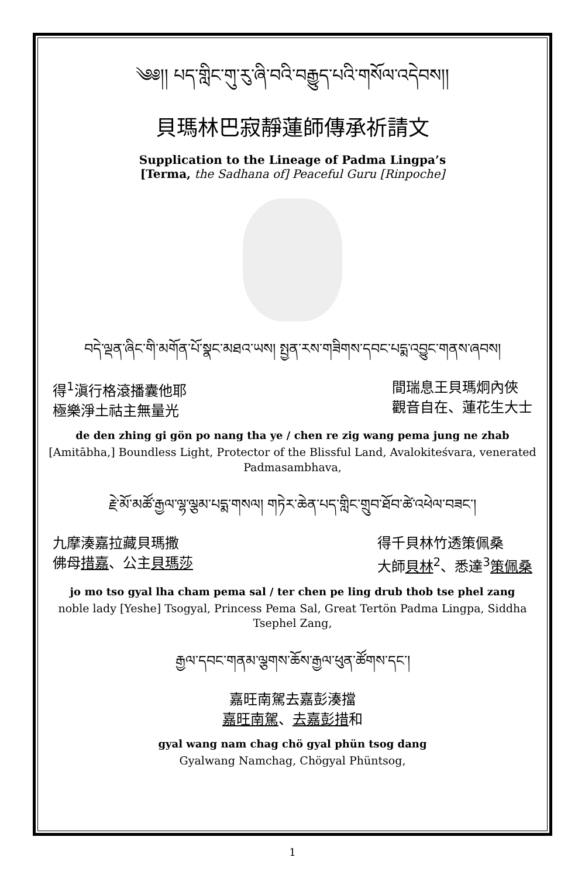༄༅།། པད་གླིང་གུ་རུ་ཞི་བའི་བརྒྱུད་པའི་གསོལ་འདེབས།།
貝瑪林巴寂靜蓮師傳承祈請文
Supplication to the Lineage of Padma Lingpa’s
[Terma, the Sadhana of] Peaceful Guru [Rinpoche]
བདེ་ལྡན་ཞིང་གི་མགོན་པོ་སྣང་མཐའ་ཡས། སྤྱན་རས་གཟིགས་དབང་པདྨ་འབྱུང་གནས་ཞབས།
得<sup>1</sup>滇行格滾播囊他耶
極樂淨土祜主無量光
間瑞息王貝瑪炯內俠
觀音自在、蓮花生大士
de den zhing gi gön po nang tha ye / chen re zig wang pema jung ne zhab
[Amitābha,] Boundless Light, Protector of the Blissful Land, Avalokiteśvara, venerated Padmasambhava,
རྗེ་མོ་མཚོ་རྒྱལ་ལྷ་ལྕམ་པདྨ་གསལ། གཏེར་ཆེན་པད་གླིང་གྲུབ་ཐོབ་ཚེ་འཕེལ་བཟང་།
九摩湊嘉拉藏貝瑪撒
佛母措嘉、公主貝瑪莎
得千貝林竹透策佩桑
大師貝林<sup>2</sup>、悉達<sup>3</sup>策佩桑
jo mo tso gyal lha cham pema sal / ter chen pe ling drub thob tse phel zang
noble lady [Yeshe] Tsogyal, Princess Pema Sal, Great Tertön Padma Lingpa, Siddha Tsephel Zang,
རྒྱལ་དབང་གནམ་ལྕགས་ཆོས་རྒྱལ་ཕུན་ཚོགས་དང་།
嘉旺南駕去嘉彭湊擋
嘉旺南駕、去嘉彭措和
gyal wang nam chag chö gyal phün tsog dang
Gyalwang Namchag, Chögyal Phüntsog,
1